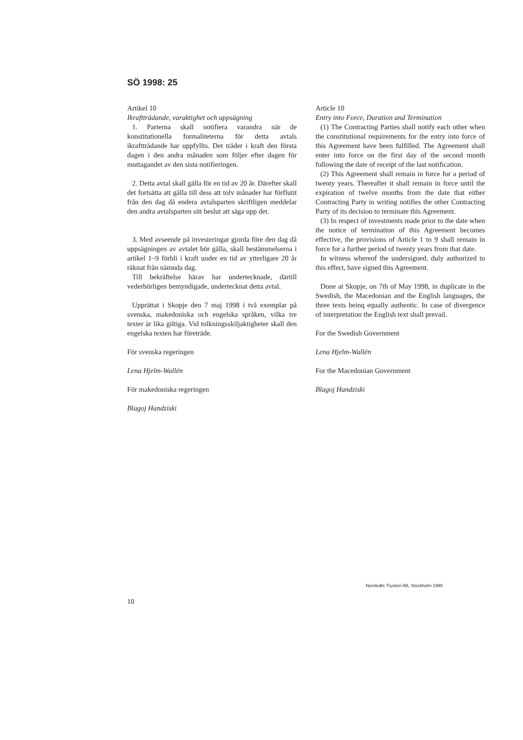SÖ 1998: 25
Artikel 10
Ikraftträdande, varaktighet och uppsägning
1. Parterna skall notifiera varandra när de konstitutionella formaliteterna för detta avtals ikraftträdande har uppfyllts. Det träder i kraft den första dagen i den andra månaden som följer efter dagen för mottagandet av den sista notifieringen.
2. Detta avtal skall gälla för en tid av 20 år. Därefter skall det fortsätta att gälla till dess att tolv månader har förflutit från den dag då endera avtalsparten skriftligen meddelar den andra avtalsparten sitt beslut att säga upp det.
3. Med avseende på investeringar gjorda före den dag då uppsägningen av avtalet bör gälla, skall bestämmelserna i artikel 1–9 förbli i kraft under en tid av ytterligare 20 år räknat från nämnda dag.
Till bekräftelse härav har undertecknade, därtill vederbörligen bemyndigade, undertecknat detta avtal.
Upprättat i Skopje den 7 maj 1998 i två exemplar på svenska, makedoniska och engelska språken, vilka tre texter är lika giltiga. Vid tolkningsskiljaktigheter skall den engelska texten har företräde.
För svenska regeringen
Lena Hjelm-Wallén
För makedoniska regeringen
Blagoj Handziski
Article 10
Entry into Force, Duration and Termination
(1) The Contracting Parties shall notify each other when the constitutional requirements for the entry into force of this Agreement have been fulfilled. The Agreement shall enter into force on the first day of the second month following the date of receipt of the last notification.
(2) This Agreement shall remain in force for a period of twenty years. Thereafter it shall remain in force until the expiration of twelve months from the date that either Contracting Party in writing notifies the other Contracting Party of its decision to terminate this Agreement.
(3) In respect of investments made prior to the date when the notice of termination of this Agreement becomes effective, the provisions of Article 1 to 9 shall remain in force for a further period of twenty years from that date.
In witness whereof the undersigned, duly authorized to this effect, have signed this Agreement.
Done at Skopje, on 7th of May 1998, in duplicate in the Swedish, the Macedonian and the English languages, the three texts beinq equally authentic. In case of divergence of interpretation the English text shall prevail.
For the Swedish Government
Lena Hjelm-Wallén
For the Macedonian Government
Blagoj Handziski
Norstedts Tryckeri AB, Stockholm 1999
10